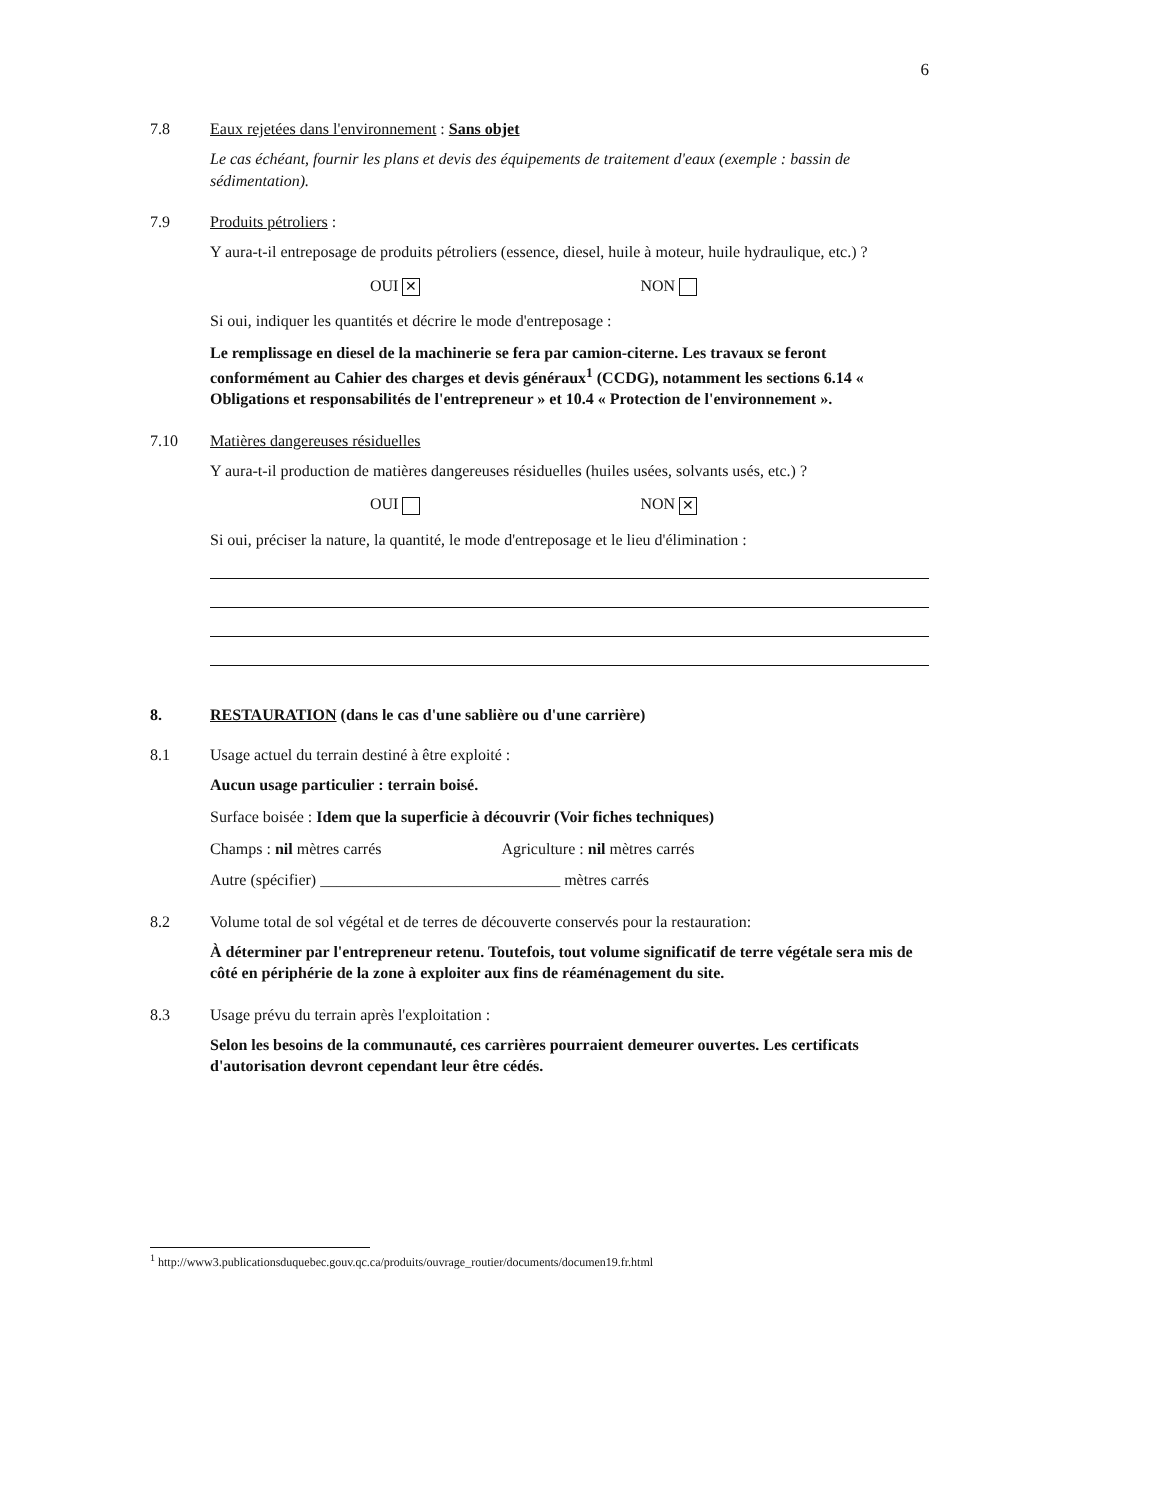6
7.8 Eaux rejetées dans l'environnement : Sans objet
Le cas échéant, fournir les plans et devis des équipements de traitement d'eaux (exemple : bassin de sédimentation).
7.9 Produits pétroliers :
Y aura-t-il entreposage de produits pétroliers (essence, diesel, huile à moteur, huile hydraulique, etc.) ?
OUI ✕ NON
Si oui, indiquer les quantités et décrire le mode d'entreposage :
Le remplissage en diesel de la machinerie se fera par camion-citerne. Les travaux se feront conformément au Cahier des charges et devis généraux<sup>1</sup> (CCDG), notamment les sections 6.14 « Obligations et responsabilités de l'entrepreneur » et 10.4 « Protection de l'environnement ».
7.10 Matières dangereuses résiduelles
Y aura-t-il production de matières dangereuses résiduelles (huiles usées, solvants usés, etc.) ?
OUI NON ✕
Si oui, préciser la nature, la quantité, le mode d'entreposage et le lieu d'élimination :
8. RESTAURATION (dans le cas d'une sablière ou d'une carrière)
8.1 Usage actuel du terrain destiné à être exploité :
Aucun usage particulier : terrain boisé.
Surface boisée : Idem que la superficie à découvrir (Voir fiches techniques)
Champs : nil mètres carrés Agriculture : nil mètres carrés
Autre (spécifier) ______________________________ mètres carrés
8.2 Volume total de sol végétal et de terres de découverte conservés pour la restauration:
À déterminer par l'entrepreneur retenu. Toutefois, tout volume significatif de terre végétale sera mis de côté en périphérie de la zone à exploiter aux fins de réaménagement du site.
8.3 Usage prévu du terrain après l'exploitation :
Selon les besoins de la communauté, ces carrières pourraient demeurer ouvertes. Les certificats d'autorisation devront cependant leur être cédés.
<sup>1</sup> http://www3.publicationsduquebec.gouv.qc.ca/produits/ouvrage_routier/documents/documen19.fr.html